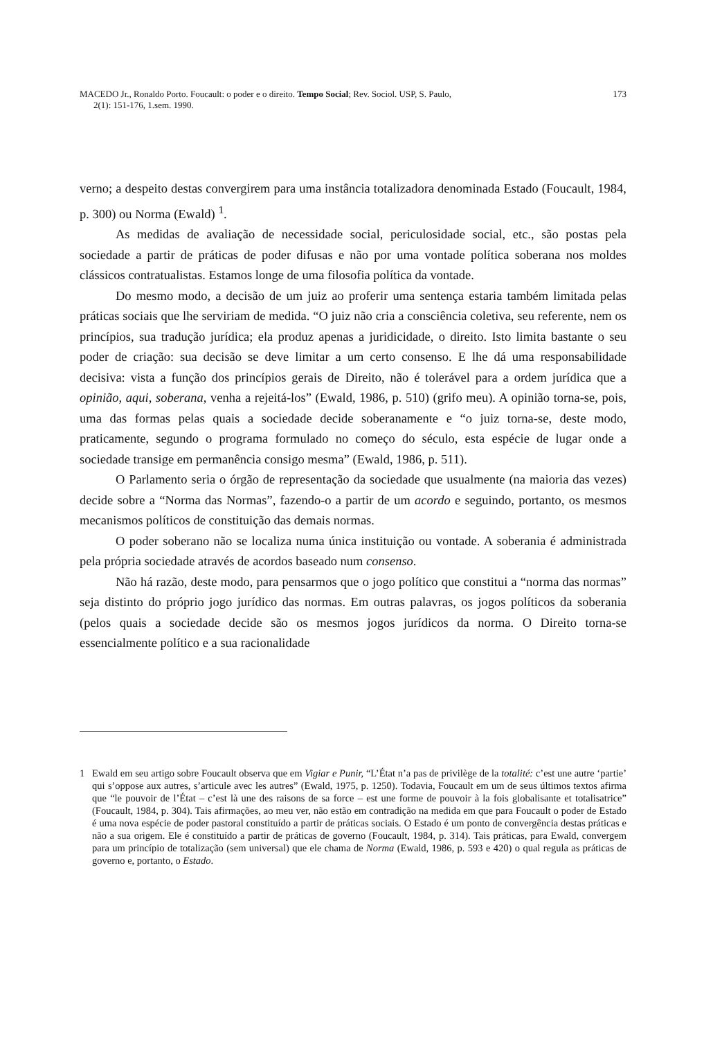MACEDO Jr., Ronaldo Porto. Foucault: o poder e o direito. Tempo Social; Rev. Sociol. USP, S. Paulo,
2(1): 151-176, 1.sem. 1990.
173
verno; a despeito destas convergirem para uma instância totalizadora denominada Estado (Foucault, 1984, p. 300) ou Norma (Ewald) <sup>1</sup>.
As medidas de avaliação de necessidade social, periculosidade social, etc., são postas pela sociedade a partir de práticas de poder difusas e não por uma vontade política soberana nos moldes clássicos contratualistas. Estamos longe de uma filosofia política da vontade.
Do mesmo modo, a decisão de um juiz ao proferir uma sentença estaria também limitada pelas práticas sociais que lhe serviriam de medida. “O juiz não cria a consciência coletiva, seu referente, nem os princípios, sua tradução jurídica; ela produz apenas a juridicidade, o direito. Isto limita bastante o seu poder de criação: sua decisão se deve limitar a um certo consenso. E lhe dá uma responsabilidade decisiva: vista a função dos princípios gerais de Direito, não é tolerável para a ordem jurídica que a opinião, aqui, soberana, venha a rejeitá-los” (Ewald, 1986, p. 510) (grifo meu). A opinião torna-se, pois, uma das formas pelas quais a sociedade decide soberanamente e “o juiz torna-se, deste modo, praticamente, segundo o programa formulado no começo do século, esta espécie de lugar onde a sociedade transige em permanência consigo mesma” (Ewald, 1986, p. 511).
O Parlamento seria o órgão de representação da sociedade que usualmente (na maioria das vezes) decide sobre a “Norma das Normas”, fazendo-o a partir de um acordo e seguindo, portanto, os mesmos mecanismos políticos de constituição das demais normas.
O poder soberano não se localiza numa única instituição ou vontade. A soberania é administrada pela própria sociedade através de acordos baseado num consenso.
Não há razão, deste modo, para pensarmos que o jogo político que constitui a “norma das normas” seja distinto do próprio jogo jurídico das normas. Em outras palavras, os jogos políticos da soberania (pelos quais a sociedade decide são os mesmos jogos jurídicos da norma. O Direito torna-se essencialmente político e a sua racionalidade
1 Ewald em seu artigo sobre Foucault observa que em Vigiar e Punir, “L’État n’a pas de privilège de la totalité: c’est une autre ‘partie’ qui s’oppose aux autres, s’articule avec les autres” (Ewald, 1975, p. 1250). Todavia, Foucault em um de seus últimos textos afirma que “le pouvoir de l’État – c’est là une des raisons de sa force – est une forme de pouvoir à la fois globalisante et totalisatrice” (Foucault, 1984, p. 304). Tais afirmações, ao meu ver, não estão em contradição na medida em que para Foucault o poder de Estado é uma nova espécie de poder pastoral constituído a partir de práticas sociais. O Estado é um ponto de convergência destas práticas e não a sua origem. Ele é constituído a partir de práticas de governo (Foucault, 1984, p. 314). Tais práticas, para Ewald, convergem para um princípio de totalização (sem universal) que ele chama de Norma (Ewald, 1986, p. 593 e 420) o qual regula as práticas de governo e, portanto, o Estado.